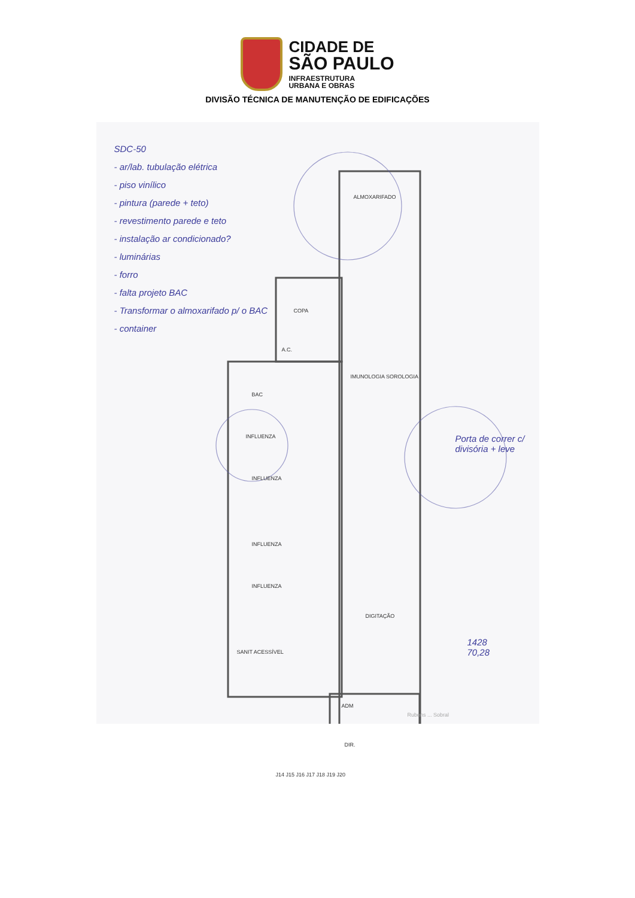CIDADE DE
SÃO PAULO
INFRAESTRUTURA
URBANA E OBRAS
DIVISÃO TÉCNICA DE MANUTENÇÃO DE EDIFICAÇÕES
SDC-50
- ar/lab. tubulação elétrica
- piso vinílico
- pintura (parede + teto)
- revestimento parede e teto
- instalação ar condicionado?
- luminárias
- forro
- falta projeto BAC
- Transformar o almoxarifado p/ o BAC
- container
ALMOXARIFADO
IMUNOLOGIA SOROLOGIA
COPA
A.C.
BAC
INFLUENZA
INFLUENZA
INFLUENZA
INFLUENZA
DIGITAÇÃO
SANIT ACESSÍVEL
ADM
DIR.
J14 J15 J16 J17 J18 J19 J20
Porta de correr c/ divisória + leve
1428
70,28
Rubens ... Sobral